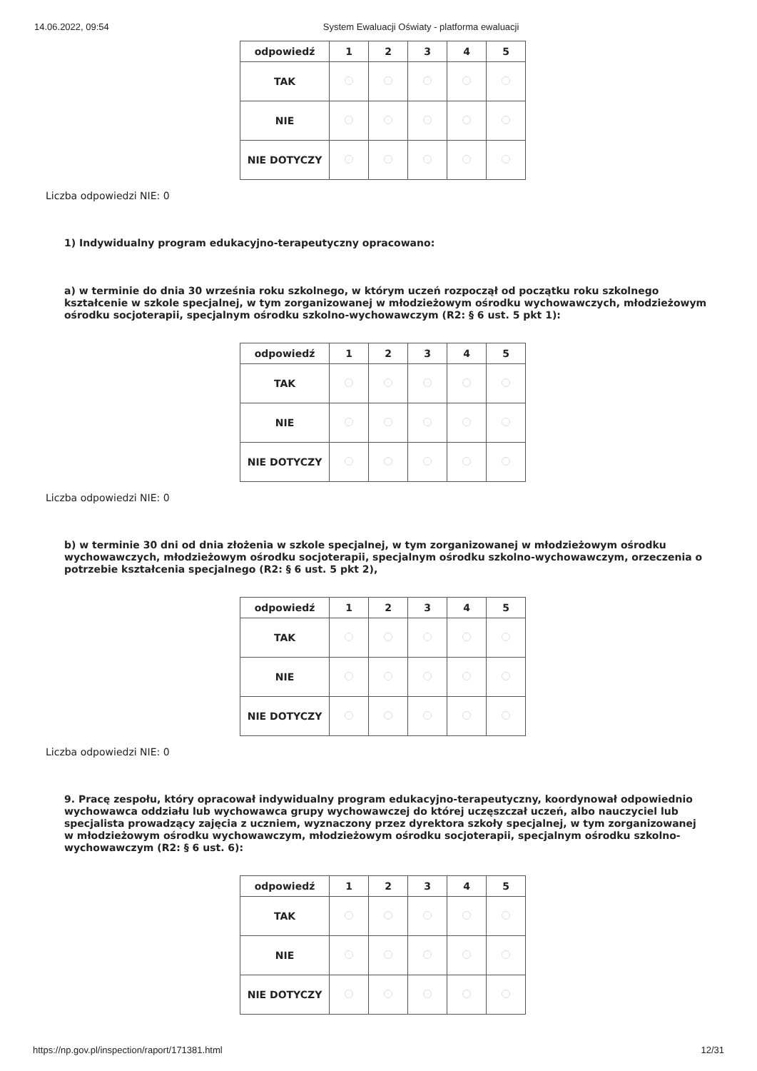14.06.2022, 09:54 System Ewaluacji Oświaty - platforma ewaluacji
| odpowiedź | 1 | 2 | 3 | 4 | 5 |
| --- | --- | --- | --- | --- | --- |
| TAK | | | | | |
| NIE | | | | | |
| NIE DOTYCZY | | | | | |
Liczba odpowiedzi NIE: 0
1) Indywidualny program edukacyjno-terapeutyczny opracowano:
a) w terminie do dnia 30 września roku szkolnego, w którym uczeń rozpoczął od początku roku szkolnego kształcenie w szkole specjalnej, w tym zorganizowanej w młodzieżowym ośrodku wychowawczych, młodzieżowym ośrodku socjoterapii, specjalnym ośrodku szkolno-wychowawczym (R2: § 6 ust. 5 pkt 1):
| odpowiedź | 1 | 2 | 3 | 4 | 5 |
| --- | --- | --- | --- | --- | --- |
| TAK | | | | | |
| NIE | | | | | |
| NIE DOTYCZY | | | | | |
Liczba odpowiedzi NIE: 0
b) w terminie 30 dni od dnia złożenia w szkole specjalnej, w tym zorganizowanej w młodzieżowym ośrodku wychowawczych, młodzieżowym ośrodku socjoterapii, specjalnym ośrodku szkolno-wychowawczym, orzeczenia o potrzebie kształcenia specjalnego (R2: § 6 ust. 5 pkt 2),
| odpowiedź | 1 | 2 | 3 | 4 | 5 |
| --- | --- | --- | --- | --- | --- |
| TAK | | | | | |
| NIE | | | | | |
| NIE DOTYCZY | | | | | |
Liczba odpowiedzi NIE: 0
9. Pracę zespołu, który opracował indywidualny program edukacyjno-terapeutyczny, koordynował odpowiednio wychowawca oddziału lub wychowawca grupy wychowawczej do której uczęszczał uczeń, albo nauczyciel lub specjalista prowadzący zajęcia z uczniem, wyznaczony przez dyrektora szkoły specjalnej, w tym zorganizowanej w młodzieżowym ośrodku wychowawczym, młodzieżowym ośrodku socjoterapii, specjalnym ośrodku szkolno-wychowawczym (R2: § 6 ust. 6):
| odpowiedź | 1 | 2 | 3 | 4 | 5 |
| --- | --- | --- | --- | --- | --- |
| TAK | | | | | |
| NIE | | | | | |
| NIE DOTYCZY | | | | | |
https://np.gov.pl/inspection/raport/171381.html 12/31